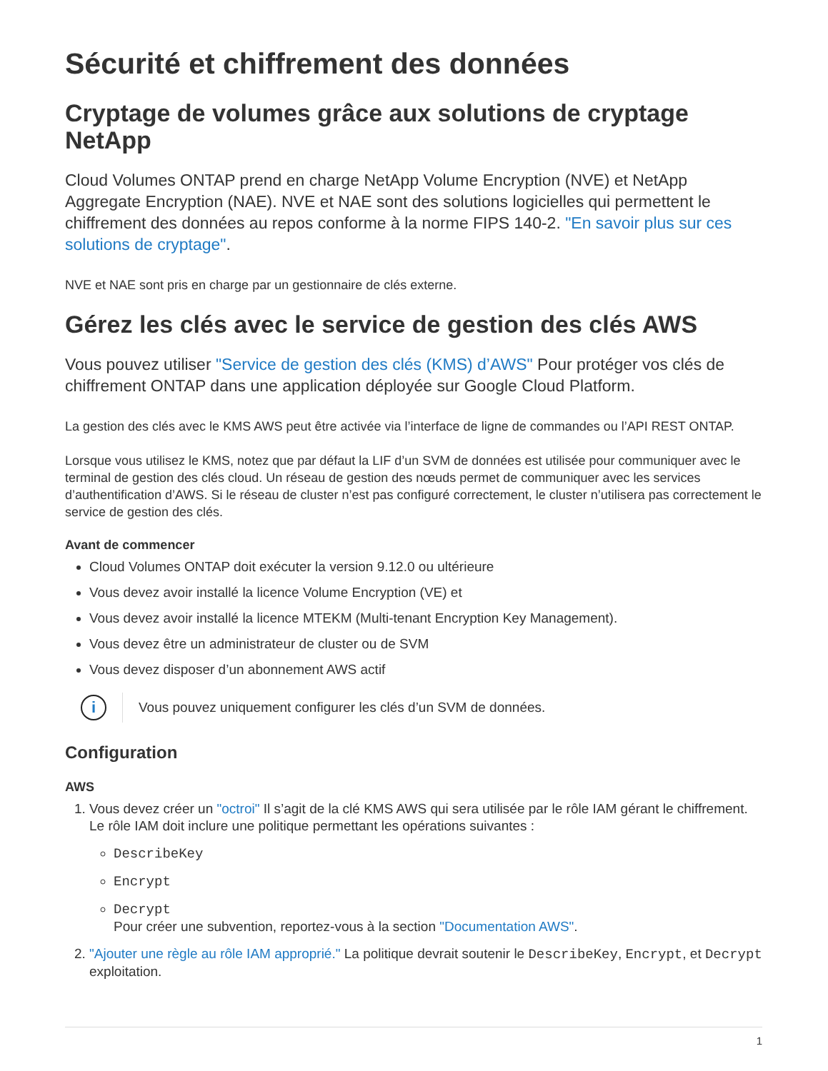Sécurité et chiffrement des données
Cryptage de volumes grâce aux solutions de cryptage NetApp
Cloud Volumes ONTAP prend en charge NetApp Volume Encryption (NVE) et NetApp Aggregate Encryption (NAE). NVE et NAE sont des solutions logicielles qui permettent le chiffrement des données au repos conforme à la norme FIPS 140-2. "En savoir plus sur ces solutions de cryptage".
NVE et NAE sont pris en charge par un gestionnaire de clés externe.
Gérez les clés avec le service de gestion des clés AWS
Vous pouvez utiliser "Service de gestion des clés (KMS) d’AWS" Pour protéger vos clés de chiffrement ONTAP dans une application déployée sur Google Cloud Platform.
La gestion des clés avec le KMS AWS peut être activée via l’interface de ligne de commandes ou l’API REST ONTAP.
Lorsque vous utilisez le KMS, notez que par défaut la LIF d’un SVM de données est utilisée pour communiquer avec le terminal de gestion des clés cloud. Un réseau de gestion des nœuds permet de communiquer avec les services d’authentification d’AWS. Si le réseau de cluster n’est pas configuré correctement, le cluster n’utilisera pas correctement le service de gestion des clés.
Avant de commencer
Cloud Volumes ONTAP doit exécuter la version 9.12.0 ou ultérieure
Vous devez avoir installé la licence Volume Encryption (VE) et
Vous devez avoir installé la licence MTEKM (Multi-tenant Encryption Key Management).
Vous devez être un administrateur de cluster ou de SVM
Vous devez disposer d’un abonnement AWS actif
i
Vous pouvez uniquement configurer les clés d’un SVM de données.
Configuration
AWS
1. Vous devez créer un "octroi" Il s’agit de la clé KMS AWS qui sera utilisée par le rôle IAM gérant le chiffrement. Le rôle IAM doit inclure une politique permettant les opérations suivantes :
DescribeKey
Encrypt
Decrypt
Pour créer une subvention, reportez-vous à la section "Documentation AWS".
2. "Ajouter une règle au rôle IAM approprié." La politique devrait soutenir le DescribeKey, Encrypt, et Decrypt exploitation.
1